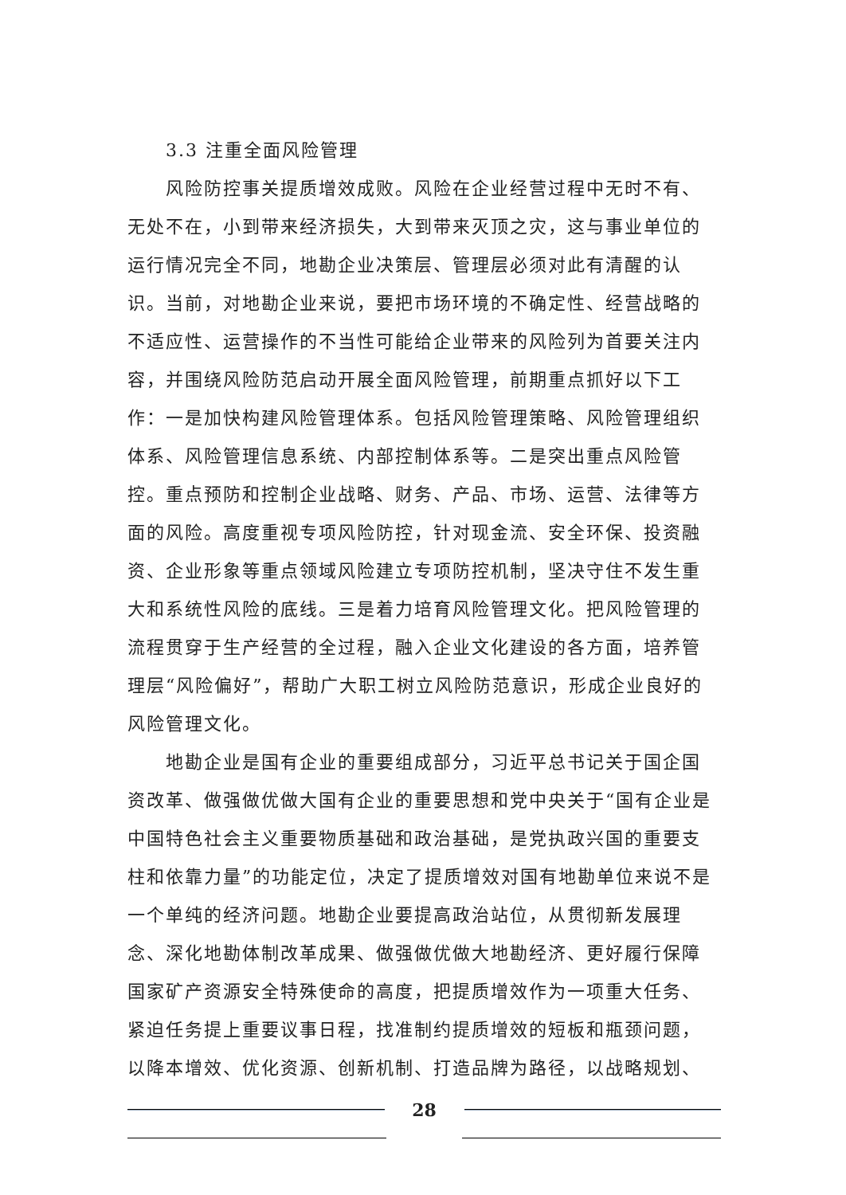3.3 注重全面风险管理
风险防控事关提质增效成败。风险在企业经营过程中无时不有、无处不在，小到带来经济损失，大到带来灭顶之灾，这与事业单位的运行情况完全不同，地勘企业决策层、管理层必须对此有清醒的认识。当前，对地勘企业来说，要把市场环境的不确定性、经营战略的不适应性、运营操作的不当性可能给企业带来的风险列为首要关注内容，并围绕风险防范启动开展全面风险管理，前期重点抓好以下工作：一是加快构建风险管理体系。包括风险管理策略、风险管理组织体系、风险管理信息系统、内部控制体系等。二是突出重点风险管控。重点预防和控制企业战略、财务、产品、市场、运营、法律等方面的风险。高度重视专项风险防控，针对现金流、安全环保、投资融资、企业形象等重点领域风险建立专项防控机制，坚决守住不发生重大和系统性风险的底线。三是着力培育风险管理文化。把风险管理的流程贯穿于生产经营的全过程，融入企业文化建设的各方面，培养管理层“风险偏好”，帮助广大职工树立风险防范意识，形成企业良好的风险管理文化。
地勘企业是国有企业的重要组成部分，习近平总书记关于国企国资改革、做强做优做大国有企业的重要思想和党中央关于“国有企业是中国特色社会主义重要物质基础和政治基础，是党执政兴国的重要支柱和依靠力量”的功能定位，决定了提质增效对国有地勘单位来说不是一个单纯的经济问题。地勘企业要提高政治站位，从贯彻新发展理念、深化地勘体制改革成果、做强做优做大地勘经济、更好履行保障国家矿产资源安全特殊使命的高度，把提质增效作为一项重大任务、紧迫任务提上重要议事日程，找准制约提质增效的短板和瓶颈问题，以降本增效、优化资源、创新机制、打造品牌为路径，以战略规划、
28